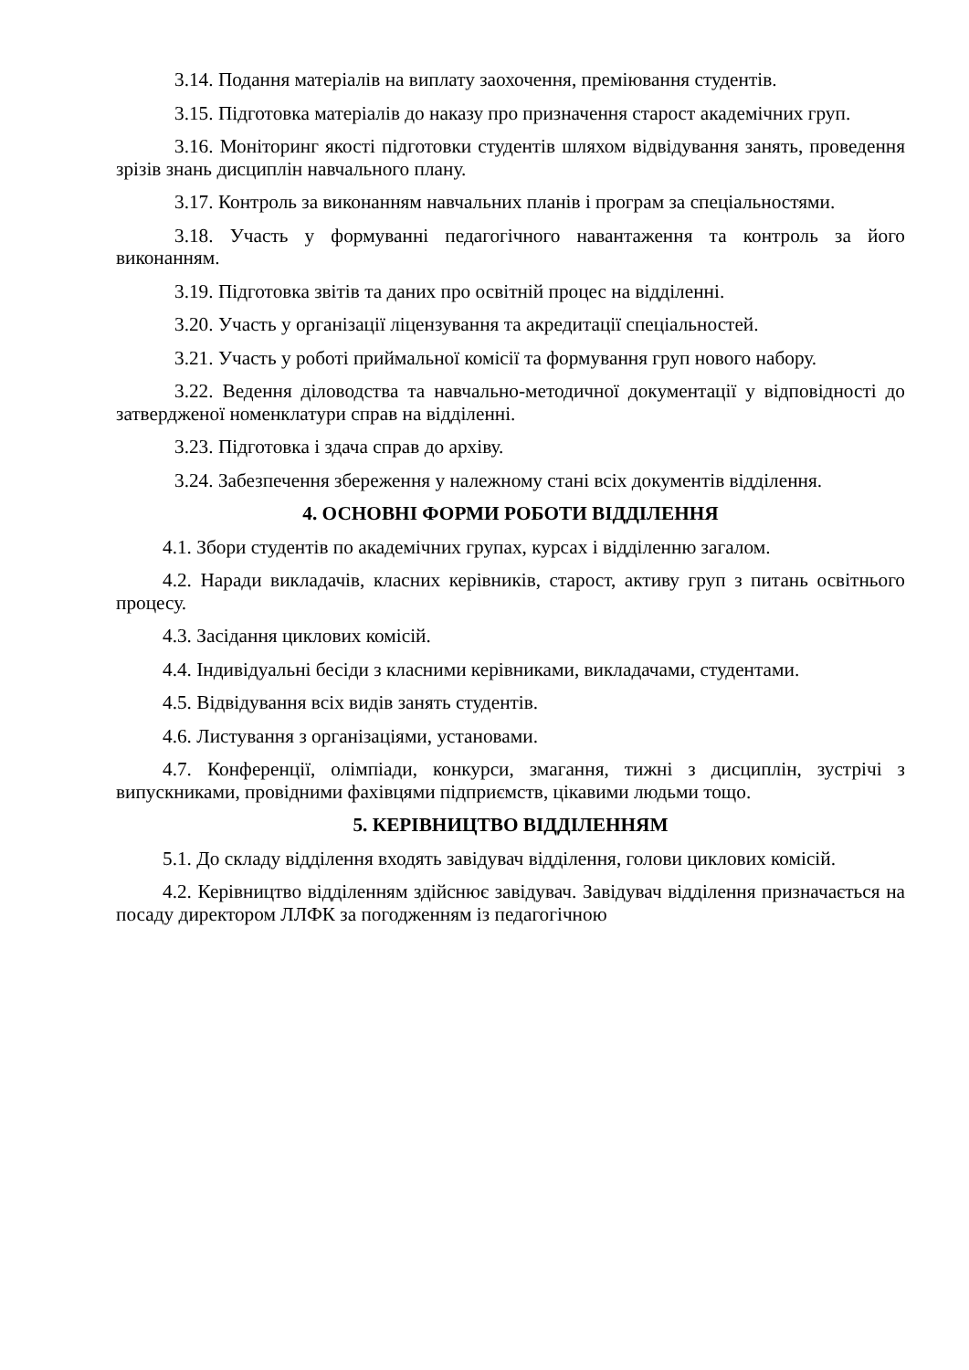3.14. Подання матеріалів на виплату заохочення, преміювання студентів.
3.15. Підготовка матеріалів до наказу про призначення старост академічних груп.
3.16. Моніторинг якості підготовки студентів шляхом відвідування занять, проведення зрізів знань дисциплін навчального плану.
3.17. Контроль за виконанням навчальних планів і програм за спеціальностями.
3.18. Участь у формуванні педагогічного навантаження та контроль за його виконанням.
3.19. Підготовка звітів та даних про освітній процес на відділенні.
3.20. Участь у організації ліцензування та акредитації спеціальностей.
3.21. Участь у роботі приймальної комісії та формування груп нового набору.
3.22. Ведення діловодства та навчально-методичної документації у відповідності до затвердженої номенклатури справ на відділенні.
3.23. Підготовка і здача справ до архіву.
3.24. Забезпечення збереження у належному стані всіх документів відділення.
4. ОСНОВНІ ФОРМИ РОБОТИ ВІДДІЛЕННЯ
4.1. Збори студентів по академічних групах, курсах і відділенню загалом.
4.2. Наради викладачів, класних керівників, старост, активу груп з питань освітнього процесу.
4.3. Засідання циклових комісій.
4.4. Індивідуальні бесіди з класними керівниками, викладачами, студентами.
4.5. Відвідування всіх видів занять студентів.
4.6. Листування з організаціями, установами.
4.7. Конференції, олімпіади, конкурси, змагання, тижні з дисциплін, зустрічі з випускниками, провідними фахівцями підприємств, цікавими людьми тощо.
5. КЕРІВНИЦТВО ВІДДІЛЕННЯМ
5.1. До складу відділення входять завідувач відділення, голови циклових комісій.
4.2. Керівництво відділенням здійснює завідувач. Завідувач відділення призначається на посаду директором ЛЛФК за погодженням із педагогічною